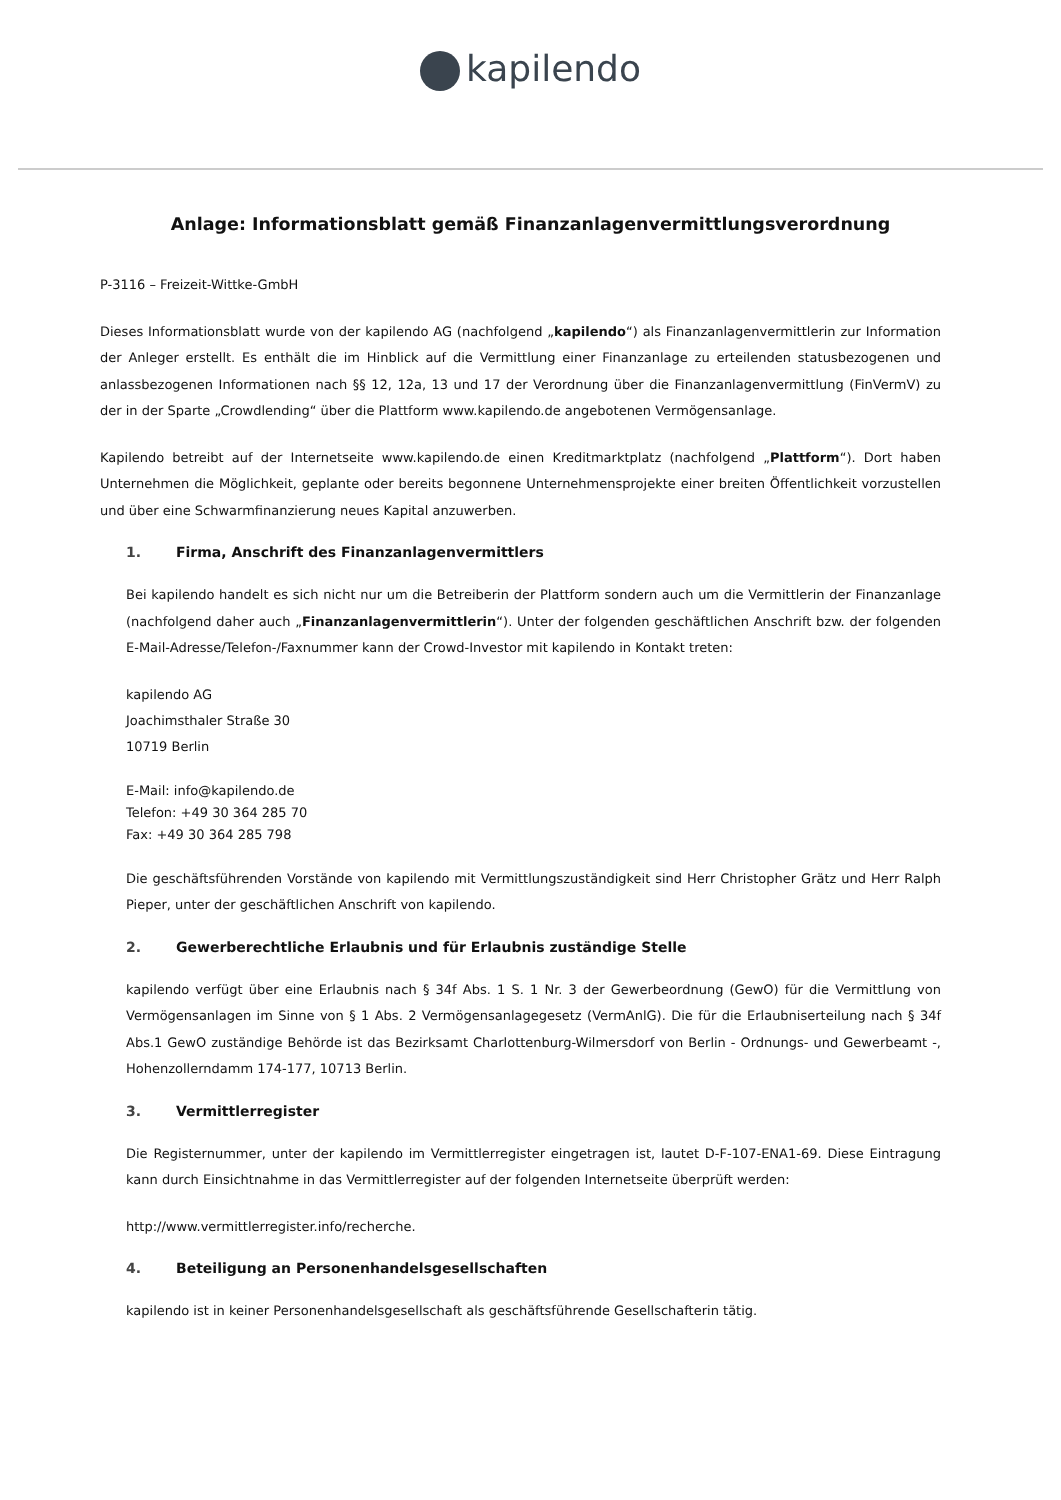kapilendo
Anlage: Informationsblatt gemäß Finanzanlagenvermittlungsverordnung
P-3116 – Freizeit-Wittke-GmbH
Dieses Informationsblatt wurde von der kapilendo AG (nachfolgend „kapilendo“) als Finanzanlagenvermittlerin zur Information der Anleger erstellt. Es enthält die im Hinblick auf die Vermittlung einer Finanzanlage zu erteilenden statusbezogenen und anlassbezogenen Informationen nach §§ 12, 12a, 13 und 17 der Verordnung über die Finanzanlagenvermittlung (FinVermV) zu der in der Sparte „Crowdlending“ über die Plattform www.kapilendo.de angebotenen Vermögensanlage.
Kapilendo betreibt auf der Internetseite www.kapilendo.de einen Kreditmarktplatz (nachfolgend „Plattform“). Dort haben Unternehmen die Möglichkeit, geplante oder bereits begonnene Unternehmensprojekte einer breiten Öffentlichkeit vorzustellen und über eine Schwarmfinanzierung neues Kapital anzuwerben.
1. Firma, Anschrift des Finanzanlagenvermittlers
Bei kapilendo handelt es sich nicht nur um die Betreiberin der Plattform sondern auch um die Vermittlerin der Finanzanlage (nachfolgend daher auch „Finanzanlagenvermittlerin“). Unter der folgenden geschäftlichen Anschrift bzw. der folgenden E-Mail-Adresse/Telefon-/Faxnummer kann der Crowd-Investor mit kapilendo in Kontakt treten:
kapilendo AG
Joachimsthaler Straße 30
10719 Berlin
E-Mail: info@kapilendo.de
Telefon: +49 30 364 285 70
Fax: +49 30 364 285 798
Die geschäftsführenden Vorstände von kapilendo mit Vermittlungszuständigkeit sind Herr Christopher Grätz und Herr Ralph Pieper, unter der geschäftlichen Anschrift von kapilendo.
2. Gewerberechtliche Erlaubnis und für Erlaubnis zuständige Stelle
kapilendo verfügt über eine Erlaubnis nach § 34f Abs. 1 S. 1 Nr. 3 der Gewerbeordnung (GewO) für die Vermittlung von Vermögensanlagen im Sinne von § 1 Abs. 2 Vermögensanlagegesetz (VermAnlG). Die für die Erlaubniserteilung nach § 34f Abs.1 GewO zuständige Behörde ist das Bezirksamt Charlottenburg-Wilmersdorf von Berlin - Ordnungs- und Gewerbeamt -, Hohenzollerndamm 174-177, 10713 Berlin.
3. Vermittlerregister
Die Registernummer, unter der kapilendo im Vermittlerregister eingetragen ist, lautet D-F-107-ENA1-69. Diese Eintragung kann durch Einsichtnahme in das Vermittlerregister auf der folgenden Internetseite überprüft werden:
http://www.vermittlerregister.info/recherche.
4. Beteiligung an Personenhandelsgesellschaften
kapilendo ist in keiner Personenhandelsgesellschaft als geschäftsführende Gesellschafterin tätig.